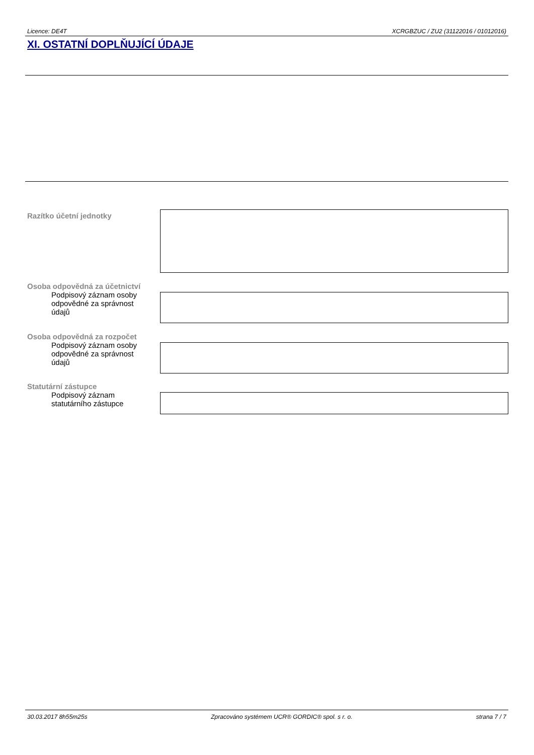Licence: DE4T XCRGBZUC / ZU2 (31122016 / 01012016)
XI. OSTATNÍ DOPLŇUJÍCÍ ÚDAJE
Razítko účetní jednotky
Osoba odpovědná za účetnictví
Podpisový záznam osoby odpovědné za správnost údajů
Osoba odpovědná za rozpočet
Podpisový záznam osoby odpovědné za správnost údajů
Statutární zástupce
Podpisový záznam statutárního zástupce
30.03.2017 8h55m25s Zpracováno systémem UCR® GORDIC® spol. s r. o. strana 7 / 7